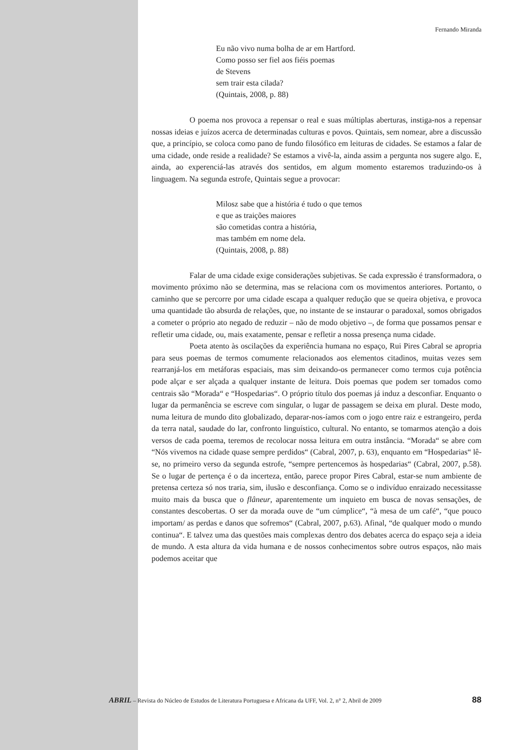Fernando Miranda
Eu não vivo numa bolha de ar em Hartford.
Como posso ser fiel aos fiéis poemas
de Stevens
sem trair esta cilada?
(Quintais, 2008, p. 88)
O poema nos provoca a repensar o real e suas múltiplas aberturas, instiga-nos a repensar nossas ideias e juízos acerca de determinadas culturas e povos. Quintais, sem nomear, abre a discussão que, a princípio, se coloca como pano de fundo filosófico em leituras de cidades. Se estamos a falar de uma cidade, onde reside a realidade? Se estamos a vivê-la, ainda assim a pergunta nos sugere algo. E, ainda, ao experenciá-las através dos sentidos, em algum momento estaremos traduzindo-os à linguagem. Na segunda estrofe, Quintais segue a provocar:
Milosz sabe que a história é tudo o que temos
e que as traições maiores
são cometidas contra a história,
mas também em nome dela.
(Quintais, 2008, p. 88)
Falar de uma cidade exige considerações subjetivas. Se cada expressão é transformadora, o movimento próximo não se determina, mas se relaciona com os movimentos anteriores. Portanto, o caminho que se percorre por uma cidade escapa a qualquer redução que se queira objetiva, e provoca uma quantidade tão absurda de relações, que, no instante de se instaurar o paradoxal, somos obrigados a cometer o próprio ato negado de reduzir – não de modo objetivo –, de forma que possamos pensar e refletir uma cidade, ou, mais exatamente, pensar e refletir a nossa presença numa cidade.
Poeta atento às oscilações da experiência humana no espaço, Rui Pires Cabral se apropria para seus poemas de termos comumente relacionados aos elementos citadinos, muitas vezes sem rearranjá-los em metáforas espaciais, mas sim deixando-os permanecer como termos cuja potência pode alçar e ser alçada a qualquer instante de leitura. Dois poemas que podem ser tomados como centrais são “Morada“ e “Hospedarias“. O próprio título dos poemas já induz a desconfiar. Enquanto o lugar da permanência se escreve com singular, o lugar de passagem se deixa em plural. Deste modo, numa leitura de mundo dito globalizado, deparar-nos-íamos com o jogo entre raiz e estrangeiro, perda da terra natal, saudade do lar, confronto linguístico, cultural. No entanto, se tomarmos atenção a dois versos de cada poema, teremos de recolocar nossa leitura em outra instância. “Morada“ se abre com “Nós vivemos na cidade quase sempre perdidos“ (Cabral, 2007, p. 63), enquanto em “Hospedarias“ lê-se, no primeiro verso da segunda estrofe, “sempre pertencemos às hospedarias“ (Cabral, 2007, p.58). Se o lugar de pertença é o da incerteza, então, parece propor Pires Cabral, estar-se num ambiente de pretensa certeza só nos traria, sim, ilusão e desconfiança. Como se o indivíduo enraizado necessitasse muito mais da busca que o flâneur, aparentemente um inquieto em busca de novas sensações, de constantes descobertas. O ser da morada ouve de “um cúmplice“, “à mesa de um café“, “que pouco importam/ as perdas e danos que sofremos“ (Cabral, 2007, p.63). Afinal, “de qualquer modo o mundo continua“. E talvez uma das questões mais complexas dentro dos debates acerca do espaço seja a ideia de mundo. A esta altura da vida humana e de nossos conhecimentos sobre outros espaços, não mais podemos aceitar que
ABRIL – Revista do Núcleo de Estudos de Literatura Portuguesa e Africana da UFF, Vol. 2, n° 2, Abril de 2009 88